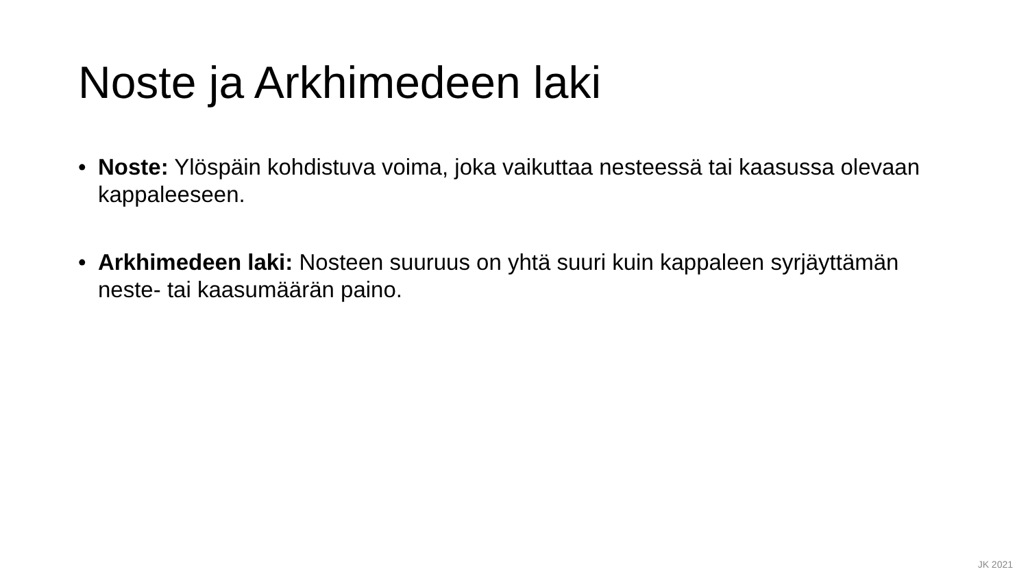Noste ja Arkhimedeen laki
• Noste: Ylöspäin kohdistuva voima, joka vaikuttaa nesteessä tai kaasussa olevaan kappaleeseen.
• Arkhimedeen laki: Nosteen suuruus on yhtä suuri kuin kappaleen syrjäyttämän neste- tai kaasumäärän paino.
JK 2021